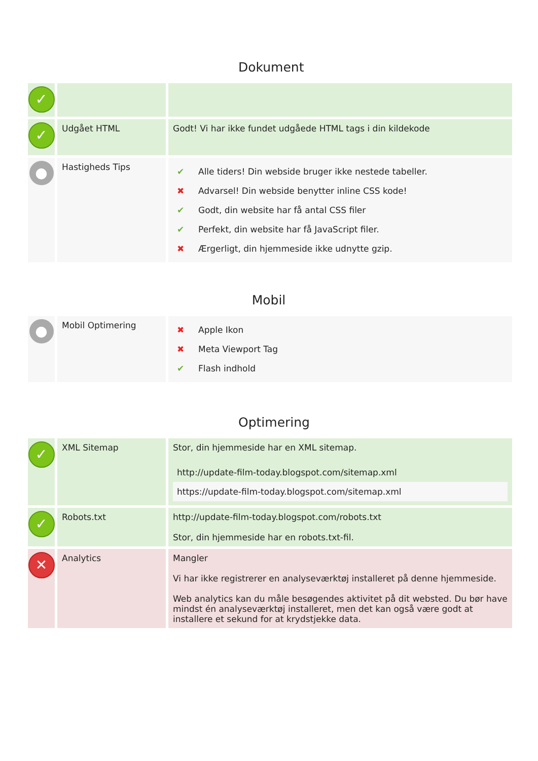Dokument
| ✓ | | |
| ✓ | Udgået HTML | Godt! Vi har ikke fundet udgåede HTML tags i din kildekode |
| ● | Hastigheds Tips | / ✔ / Alle tiders! Din webside bruger ikke nestede tabeller. / / ✖ / Advarsel! Din webside benytter inline CSS kode! / / ✔ / Godt, din website har få antal CSS filer / / ✔ / Perfekt, din website har få JavaScript filer. / / ✖ / Ærgerligt, din hjemmeside ikke udnytte gzip. / |
Mobil
| ● | Mobil Optimering | / ✖ / Apple Ikon / / ✖ / Meta Viewport Tag / / ✔ / Flash indhold / |
Optimering
| ✓ | XML Sitemap | Stor, din hjemmeside har en XML sitemap. / http://update-film-today.blogspot.com/sitemap.xml / / https://update-film-today.blogspot.com/sitemap.xml / |
| ✓ | Robots.txt | http://update-film-today.blogspot.com/robots.txt Stor, din hjemmeside har en robots.txt-fil. |
| ✕ | Analytics | Mangler Vi har ikke registrerer en analyseværktøj installeret på denne hjemmeside. Web analytics kan du måle besøgendes aktivitet på dit websted. Du bør have mindst én analyseværktøj installeret, men det kan også være godt at installere et sekund for at krydstjekke data. |